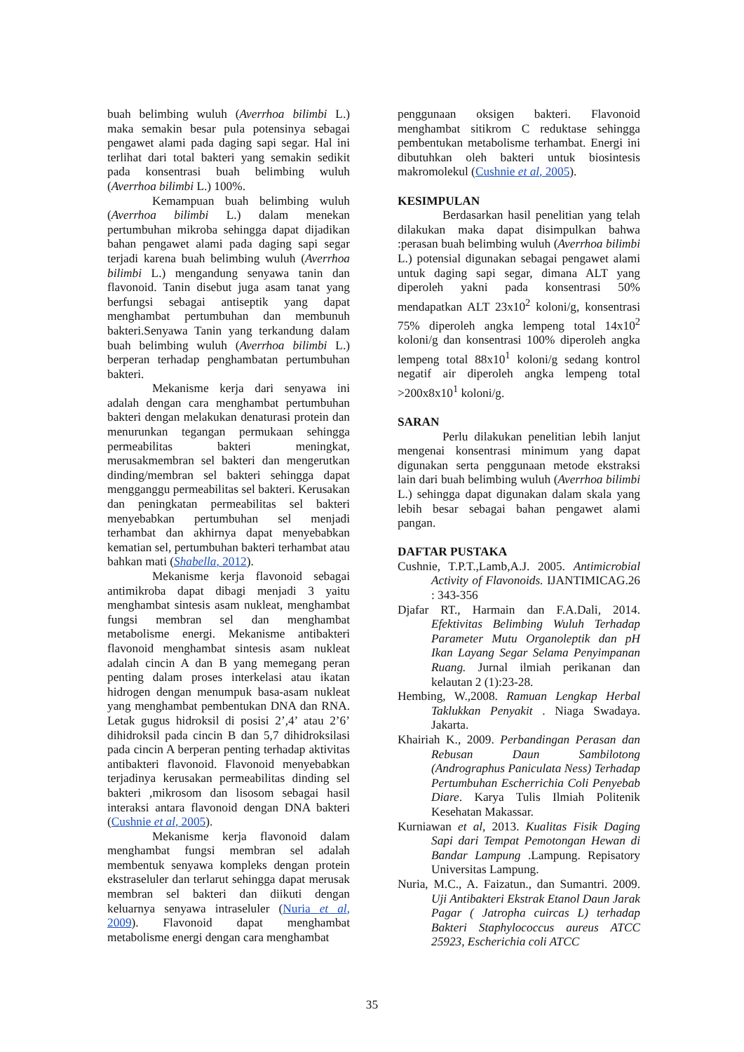buah belimbing wuluh (Averrhoa bilimbi L.) maka semakin besar pula potensinya sebagai pengawet alami pada daging sapi segar. Hal ini terlihat dari total bakteri yang semakin sedikit pada konsentrasi buah belimbing wuluh (Averrhoa bilimbi L.) 100%.
Kemampuan buah belimbing wuluh (Averrhoa bilimbi L.) dalam menekan pertumbuhan mikroba sehingga dapat dijadikan bahan pengawet alami pada daging sapi segar terjadi karena buah belimbing wuluh (Averrhoa bilimbi L.) mengandung senyawa tanin dan flavonoid. Tanin disebut juga asam tanat yang berfungsi sebagai antiseptik yang dapat menghambat pertumbuhan dan membunuh bakteri.Senyawa Tanin yang terkandung dalam buah belimbing wuluh (Averrhoa bilimbi L.) berperan terhadap penghambatan pertumbuhan bakteri.
Mekanisme kerja dari senyawa ini adalah dengan cara menghambat pertumbuhan bakteri dengan melakukan denaturasi protein dan menurunkan tegangan permukaan sehingga permeabilitas bakteri meningkat, merusakmembran sel bakteri dan mengerutkan dinding/membran sel bakteri sehingga dapat mengganggu permeabilitas sel bakteri. Kerusakan dan peningkatan permeabilitas sel bakteri menyebabkan pertumbuhan sel menjadi terhambat dan akhirnya dapat menyebabkan kematian sel, pertumbuhan bakteri terhambat atau bahkan mati (Shabella, 2012).
Mekanisme kerja flavonoid sebagai antimikroba dapat dibagi menjadi 3 yaitu menghambat sintesis asam nukleat, menghambat fungsi membran sel dan menghambat metabolisme energi. Mekanisme antibakteri flavonoid menghambat sintesis asam nukleat adalah cincin A dan B yang memegang peran penting dalam proses interkelasi atau ikatan hidrogen dengan menumpuk basa-asam nukleat yang menghambat pembentukan DNA dan RNA. Letak gugus hidroksil di posisi 2’,4’ atau 2’6’ dihidroksil pada cincin B dan 5,7 dihidroksilasi pada cincin A berperan penting terhadap aktivitas antibakteri flavonoid. Flavonoid menyebabkan terjadinya kerusakan permeabilitas dinding sel bakteri ,mikrosom dan lisosom sebagai hasil interaksi antara flavonoid dengan DNA bakteri (Cushnie et al, 2005).
Mekanisme kerja flavonoid dalam menghambat fungsi membran sel adalah membentuk senyawa kompleks dengan protein ekstraseluler dan terlarut sehingga dapat merusak membran sel bakteri dan diikuti dengan keluarnya senyawa intraseluler (Nuria et al, 2009). Flavonoid dapat menghambat metabolisme energi dengan cara menghambat
penggunaan oksigen bakteri. Flavonoid menghambat sitikrom C reduktase sehingga pembentukan metabolisme terhambat. Energi ini dibutuhkan oleh bakteri untuk biosintesis makromolekul (Cushnie et al, 2005).
KESIMPULAN
Berdasarkan hasil penelitian yang telah dilakukan maka dapat disimpulkan bahwa :perasan buah belimbing wuluh (Averrhoa bilimbi L.) potensial digunakan sebagai pengawet alami untuk daging sapi segar, dimana ALT yang diperoleh yakni pada konsentrasi 50% mendapatkan ALT 23x10<sup>2</sup> koloni/g, konsentrasi 75% diperoleh angka lempeng total 14x10<sup>2</sup> koloni/g dan konsentrasi 100% diperoleh angka lempeng total 88x10<sup>1</sup> koloni/g sedang kontrol negatif air diperoleh angka lempeng total >200x8x10<sup>1</sup> koloni/g.
SARAN
Perlu dilakukan penelitian lebih lanjut mengenai konsentrasi minimum yang dapat digunakan serta penggunaan metode ekstraksi lain dari buah belimbing wuluh (Averrhoa bilimbi L.) sehingga dapat digunakan dalam skala yang lebih besar sebagai bahan pengawet alami pangan.
DAFTAR PUSTAKA
Cushnie, T.P.T.,Lamb,A.J. 2005. Antimicrobial Activity of Flavonoids. IJANTIMICAG.26 : 343-356
Djafar RT., Harmain dan F.A.Dali, 2014. Efektivitas Belimbing Wuluh Terhadap Parameter Mutu Organoleptik dan pH Ikan Layang Segar Selama Penyimpanan Ruang. Jurnal ilmiah perikanan dan kelautan 2 (1):23-28.
Hembing, W.,2008. Ramuan Lengkap Herbal Taklukkan Penyakit . Niaga Swadaya. Jakarta.
Khairiah K., 2009. Perbandingan Perasan dan Rebusan Daun Sambilotong (Andrographus Paniculata Ness) Terhadap Pertumbuhan Escherrichia Coli Penyebab Diare. Karya Tulis Ilmiah Politenik Kesehatan Makassar.
Kurniawan et al, 2013. Kualitas Fisik Daging Sapi dari Tempat Pemotongan Hewan di Bandar Lampung .Lampung. Repisatory Universitas Lampung.
Nuria, M.C., A. Faizatun., dan Sumantri. 2009. Uji Antibakteri Ekstrak Etanol Daun Jarak Pagar ( Jatropha cuircas L) terhadap Bakteri Staphylococcus aureus ATCC 25923, Escherichia coli ATCC
35